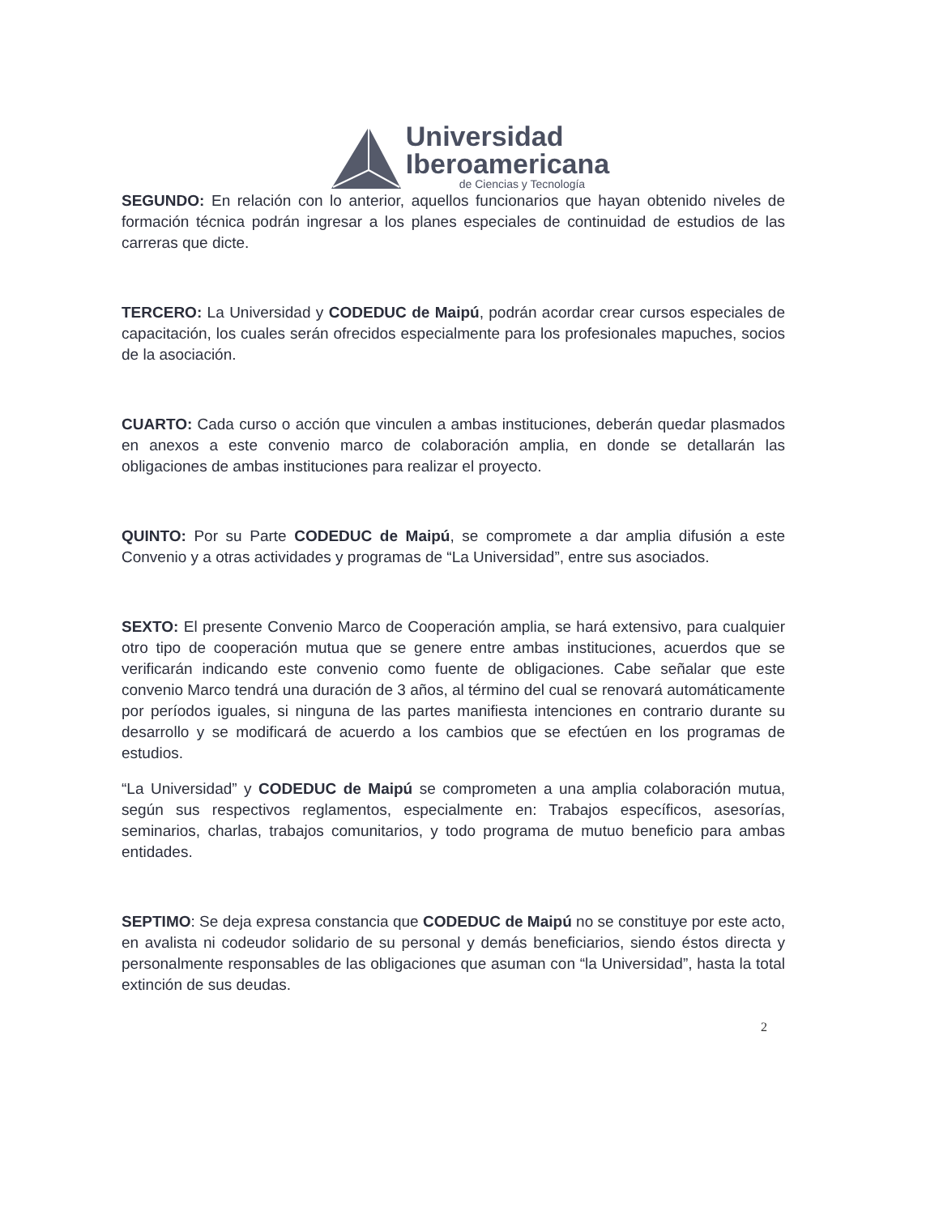Universidad
Iberoamericana
de Ciencias y Tecnología
SEGUNDO: En relación con lo anterior, aquellos funcionarios que hayan obtenido niveles de formación técnica podrán ingresar a los planes especiales de continuidad de estudios de las carreras que dicte.
TERCERO: La Universidad y CODEDUC de Maipú, podrán acordar crear cursos especiales de capacitación, los cuales serán ofrecidos especialmente para los profesionales mapuches, socios de la asociación.
CUARTO: Cada curso o acción que vinculen a ambas instituciones, deberán quedar plasmados en anexos a este convenio marco de colaboración amplia, en donde se detallarán las obligaciones de ambas instituciones para realizar el proyecto.
QUINTO: Por su Parte CODEDUC de Maipú, se compromete a dar amplia difusión a este Convenio y a otras actividades y programas de “La Universidad”, entre sus asociados.
SEXTO: El presente Convenio Marco de Cooperación amplia, se hará extensivo, para cualquier otro tipo de cooperación mutua que se genere entre ambas instituciones, acuerdos que se verificarán indicando este convenio como fuente de obligaciones. Cabe señalar que este convenio Marco tendrá una duración de 3 años, al término del cual se renovará automáticamente por períodos iguales, si ninguna de las partes manifiesta intenciones en contrario durante su desarrollo y se modificará de acuerdo a los cambios que se efectúen en los programas de estudios.
“La Universidad” y CODEDUC de Maipú se comprometen a una amplia colaboración mutua, según sus respectivos reglamentos, especialmente en: Trabajos específicos, asesorías, seminarios, charlas, trabajos comunitarios, y todo programa de mutuo beneficio para ambas entidades.
SEPTIMO: Se deja expresa constancia que CODEDUC de Maipú no se constituye por este acto, en avalista ni codeudor solidario de su personal y demás beneficiarios, siendo éstos directa y personalmente responsables de las obligaciones que asuman con “la Universidad”, hasta la total extinción de sus deudas.
2